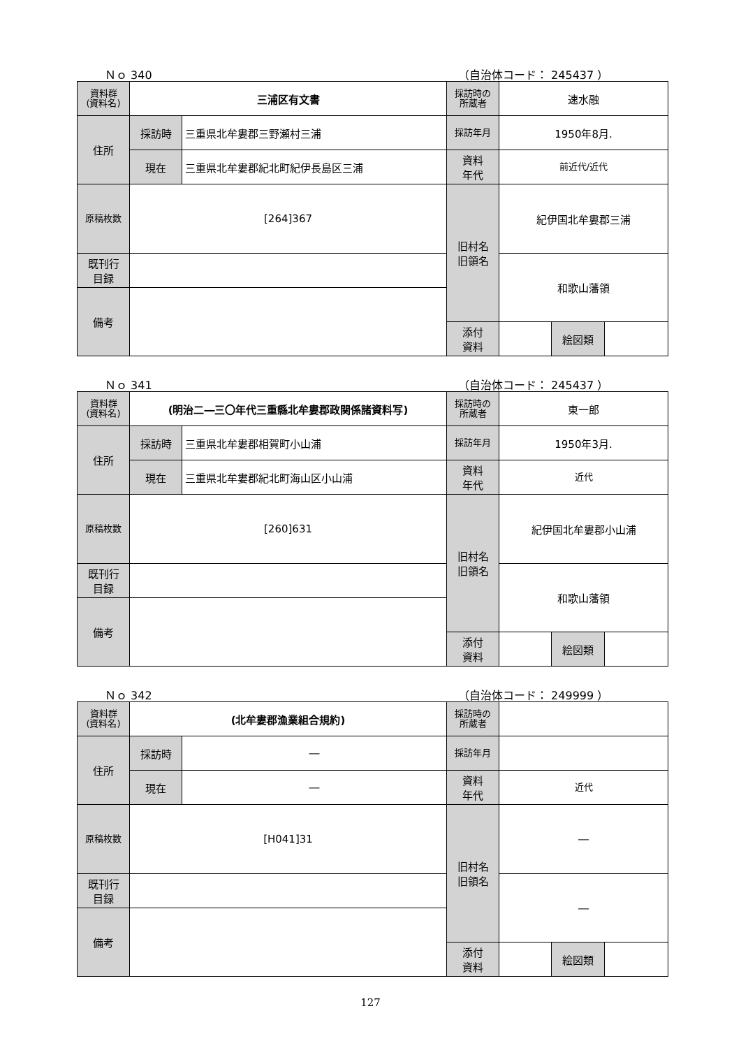Ｎｏ 340 （自治体コード： 245437 ）
| 資料群 (資料名) | 三浦区有文書 | | 採訪時の 所蔵者 | 速水融 | | |
| 住所 | 採訪時 | 三重県北牟婁郡三野瀬村三浦 | 採訪年月 | 1950年8月. | | |
| | 現在 | 三重県北牟婁郡紀北町紀伊長島区三浦 | 資料 年代 | 前近代/近代 | | |
| 原稿枚数 | [264]367 | | 旧村名 旧領名 | 紀伊国北牟婁郡三浦 | | |
| 既刊行 目録 | | | | 和歌山藩領 | | |
| 備考 | | | | | | |
| | | | 添付 資料 | | 絵図類 | |
Ｎｏ 341 （自治体コード： 245437 ）
| 資料群 (資料名) | (明治二―三〇年代三重縣北牟婁郡政関係諸資料写) | | 採訪時の 所蔵者 | 東一郎 | | |
| 住所 | 採訪時 | 三重県北牟婁郡相賀町小山浦 | 採訪年月 | 1950年3月. | | |
| | 現在 | 三重県北牟婁郡紀北町海山区小山浦 | 資料 年代 | 近代 | | |
| 原稿枚数 | [260]631 | | 旧村名 旧領名 | 紀伊国北牟婁郡小山浦 | | |
| 既刊行 目録 | | | | 和歌山藩領 | | |
| 備考 | | | | | | |
| | | | 添付 資料 | | 絵図類 | |
Ｎｏ 342 （自治体コード： 249999 ）
| 資料群 (資料名) | (北牟婁郡漁業組合規約) | | 採訪時の 所蔵者 | | | |
| 住所 | 採訪時 | ― | 採訪年月 | | | |
| | 現在 | ― | 資料 年代 | 近代 | | |
| 原稿枚数 | [H041]31 | | 旧村名 旧領名 | ― | | |
| 既刊行 目録 | | | | ― | | |
| 備考 | | | | | | |
| | | | 添付 資料 | | 絵図類 | |
127